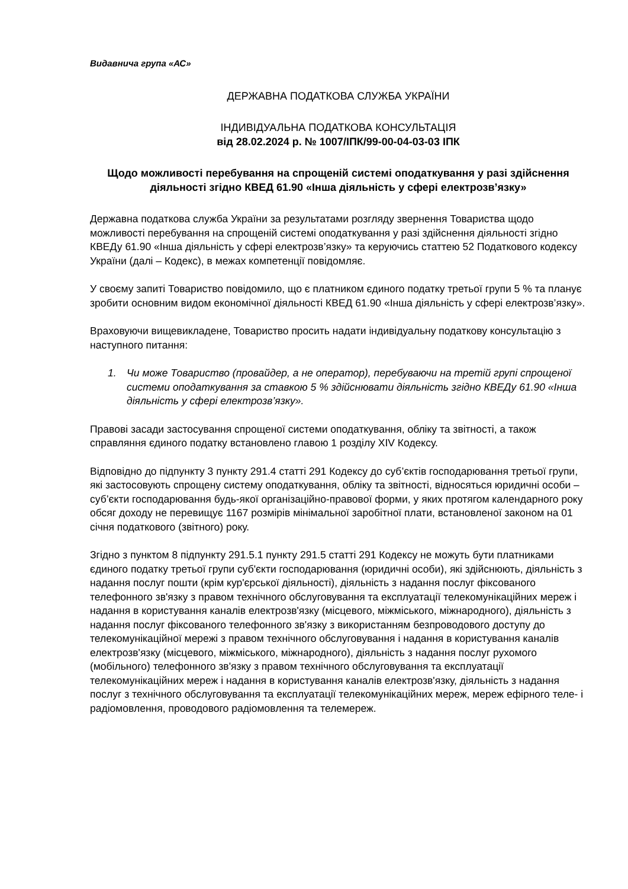Видавнича група «АС»
ДЕРЖАВНА ПОДАТКОВА СЛУЖБА УКРАЇНИ
ІНДИВІДУАЛЬНА ПОДАТКОВА КОНСУЛЬТАЦІЯ
від 28.02.2024 р. № 1007/ІПК/99-00-04-03-03 ІПК
Щодо можливості перебування на спрощеній системі оподаткування у разі здійснення діяльності згідно КВЕД 61.90 «Інша діяльність у сфері електрозв’язку»
Державна податкова служба України за результатами розгляду звернення Товариства щодо можливості перебування на спрощеній системі оподаткування у разі здійснення діяльності згідно КВЕДу 61.90 «Інша діяльність у сфері електрозв’язку» та керуючись статтею 52 Податкового кодексу України (далі – Кодекс), в межах компетенції повідомляє.
У своєму запиті Товариство повідомило, що є платником єдиного податку третьої групи 5 % та планує зробити основним видом економічної діяльності КВЕД 61.90 «Інша діяльність у сфері електрозв’язку».
Враховуючи вищевикладене, Товариство просить надати індивідуальну податкову консультацію з наступного питання:
1. Чи може Товариство (провайдер, а не оператор), перебуваючи на третій групі спрощеної системи оподаткування за ставкою 5 % здійснювати діяльність згідно КВЕДу 61.90 «Інша діяльність у сфері електрозв’язку».
Правові засади застосування спрощеної системи оподаткування, обліку та звітності, а також справляння єдиного податку встановлено главою 1 розділу XIV Кодексу.
Відповідно до підпункту 3 пункту 291.4 статті 291 Кодексу до суб’єктів господарювання третьої групи, які застосовують спрощену систему оподаткування, обліку та звітності, відносяться юридичні особи – суб’єкти господарювання будь-якої організаційно-правової форми, у яких протягом календарного року обсяг доходу не перевищує 1167 розмірів мінімальної заробітної плати, встановленої законом на 01 січня податкового (звітного) року.
Згідно з пунктом 8 підпункту 291.5.1 пункту 291.5 статті 291 Кодексу не можуть бути платниками єдиного податку третьої групи суб'єкти господарювання (юридичні особи), які здійснюють, діяльність з надання послуг пошти (крім кур'єрської діяльності), діяльність з надання послуг фіксованого телефонного зв'язку з правом технічного обслуговування та експлуатації телекомунікаційних мереж і надання в користування каналів електрозв'язку (місцевого, міжміського, міжнародного), діяльність з надання послуг фіксованого телефонного зв'язку з використанням безпроводового доступу до телекомунікаційної мережі з правом технічного обслуговування і надання в користування каналів електрозв'язку (місцевого, міжміського, міжнародного), діяльність з надання послуг рухомого (мобільного) телефонного зв'язку з правом технічного обслуговування та експлуатації телекомунікаційних мереж і надання в користування каналів електрозв'язку, діяльність з надання послуг з технічного обслуговування та експлуатації телекомунікаційних мереж, мереж ефірного теле- і радіомовлення, проводового радіомовлення та телемереж.